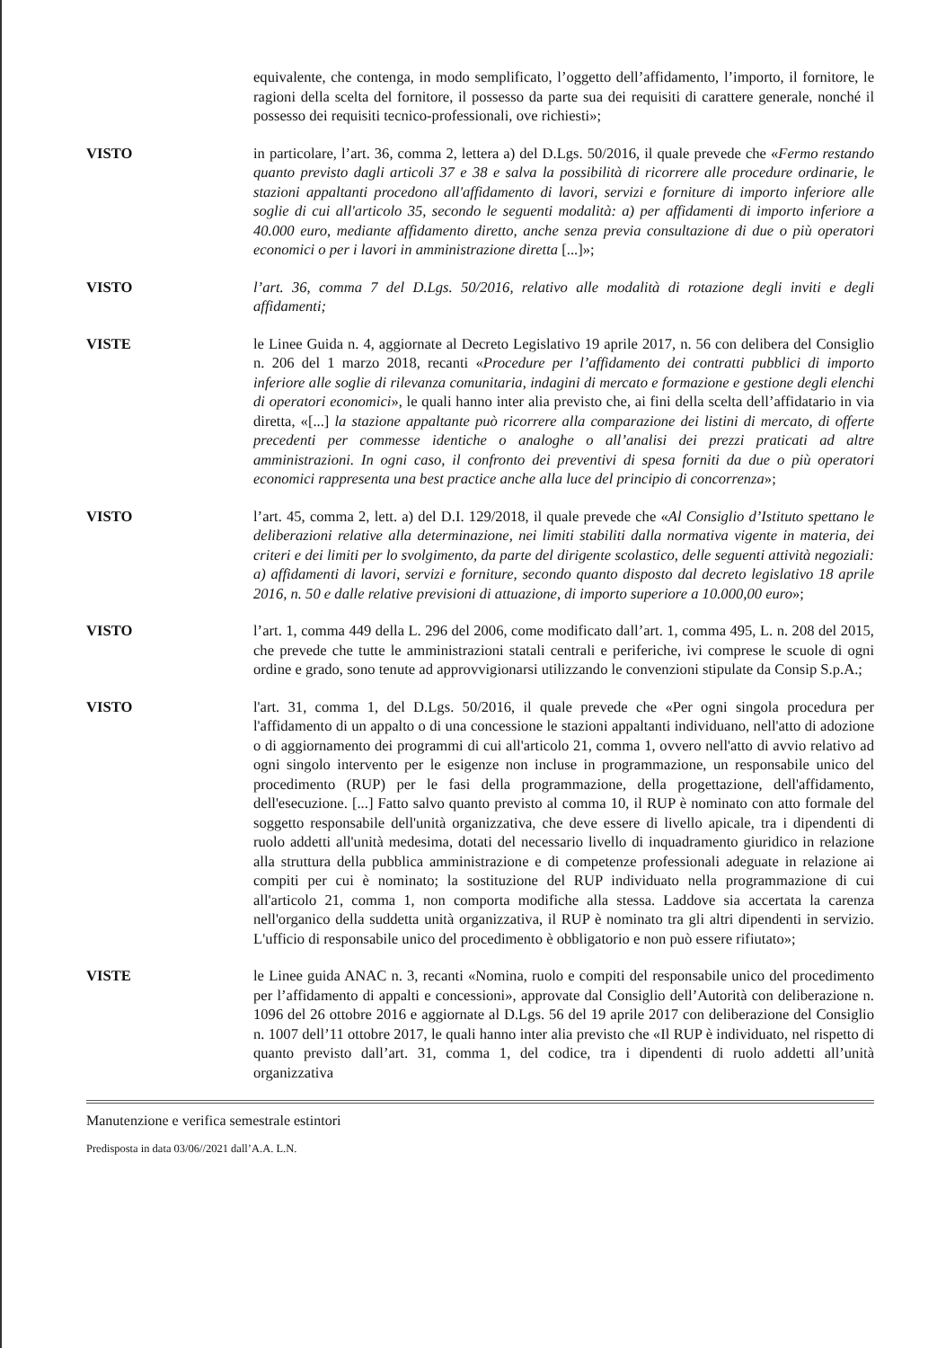equivalente, che contenga, in modo semplificato, l’oggetto dell’affidamento, l’importo, il fornitore, le ragioni della scelta del fornitore, il possesso da parte sua dei requisiti di carattere generale, nonché il possesso dei requisiti tecnico-professionali, ove richiesti»;
VISTO in particolare, l’art. 36, comma 2, lettera a) del D.Lgs. 50/2016, il quale prevede che «Fermo restando quanto previsto dagli articoli 37 e 38 e salva la possibilità di ricorrere alle procedure ordinarie, le stazioni appaltanti procedono all'affidamento di lavori, servizi e forniture di importo inferiore alle soglie di cui all'articolo 35, secondo le seguenti modalità: a) per affidamenti di importo inferiore a 40.000 euro, mediante affidamento diretto, anche senza previa consultazione di due o più operatori economici o per i lavori in amministrazione diretta [...]»;
VISTO l’art. 36, comma 7 del D.Lgs. 50/2016, relativo alle modalità di rotazione degli inviti e degli affidamenti;
VISTE le Linee Guida n. 4, aggiornate al Decreto Legislativo 19 aprile 2017, n. 56 con delibera del Consiglio n. 206 del 1 marzo 2018, recanti «Procedure per l’affidamento dei contratti pubblici di importo inferiore alle soglie di rilevanza comunitaria, indagini di mercato e formazione e gestione degli elenchi di operatori economici», le quali hanno inter alia previsto che, ai fini della scelta dell’affidatario in via diretta, «[...] la stazione appaltante può ricorrere alla comparazione dei listini di mercato, di offerte precedenti per commesse identiche o analoghe o all’analisi dei prezzi praticati ad altre amministrazioni. In ogni caso, il confronto dei preventivi di spesa forniti da due o più operatori economici rappresenta una best practice anche alla luce del principio di concorrenza»;
VISTO l’art. 45, comma 2, lett. a) del D.I. 129/2018, il quale prevede che «Al Consiglio d’Istituto spettano le deliberazioni relative alla determinazione, nei limiti stabiliti dalla normativa vigente in materia, dei criteri e dei limiti per lo svolgimento, da parte del dirigente scolastico, delle seguenti attività negoziali: a) affidamenti di lavori, servizi e forniture, secondo quanto disposto dal decreto legislativo 18 aprile 2016, n. 50 e dalle relative previsioni di attuazione, di importo superiore a 10.000,00 euro»;
VISTO l’art. 1, comma 449 della L. 296 del 2006, come modificato dall’art. 1, comma 495, L. n. 208 del 2015, che prevede che tutte le amministrazioni statali centrali e periferiche, ivi comprese le scuole di ogni ordine e grado, sono tenute ad approvvigionarsi utilizzando le convenzioni stipulate da Consip S.p.A.;
VISTO l'art. 31, comma 1, del D.Lgs. 50/2016, il quale prevede che «Per ogni singola procedura per l'affidamento di un appalto o di una concessione le stazioni appaltanti individuano, nell'atto di adozione o di aggiornamento dei programmi di cui all'articolo 21, comma 1, ovvero nell'atto di avvio relativo ad ogni singolo intervento per le esigenze non incluse in programmazione, un responsabile unico del procedimento (RUP) per le fasi della programmazione, della progettazione, dell'affidamento, dell'esecuzione. [...] Fatto salvo quanto previsto al comma 10, il RUP è nominato con atto formale del soggetto responsabile dell'unità organizzativa, che deve essere di livello apicale, tra i dipendenti di ruolo addetti all'unità medesima, dotati del necessario livello di inquadramento giuridico in relazione alla struttura della pubblica amministrazione e di competenze professionali adeguate in relazione ai compiti per cui è nominato; la sostituzione del RUP individuato nella programmazione di cui all'articolo 21, comma 1, non comporta modifiche alla stessa. Laddove sia accertata la carenza nell'organico della suddetta unità organizzativa, il RUP è nominato tra gli altri dipendenti in servizio. L'ufficio di responsabile unico del procedimento è obbligatorio e non può essere rifiutato»;
VISTE le Linee guida ANAC n. 3, recanti «Nomina, ruolo e compiti del responsabile unico del procedimento per l’affidamento di appalti e concessioni», approvate dal Consiglio dell’Autorità con deliberazione n. 1096 del 26 ottobre 2016 e aggiornate al D.Lgs. 56 del 19 aprile 2017 con deliberazione del Consiglio n. 1007 dell’11 ottobre 2017, le quali hanno inter alia previsto che «Il RUP è individuato, nel rispetto di quanto previsto dall’art. 31, comma 1, del codice, tra i dipendenti di ruolo addetti all’unità organizzativa
Manutenzione e verifica semestrale estintori
Predisposta in data 03/06//2021 dall’A.A. L.N.